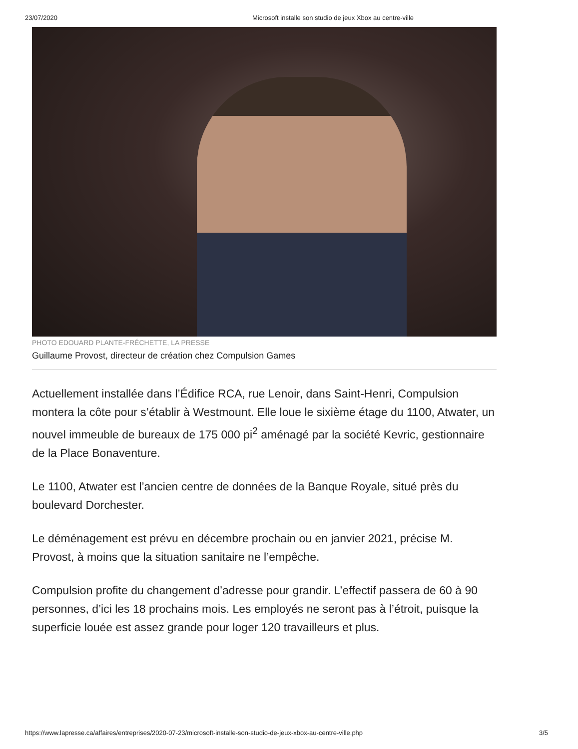23/07/2020 Microsoft installe son studio de jeux Xbox au centre-ville
PHOTO EDOUARD PLANTE-FRÉCHETTE, LA PRESSE
Guillaume Provost, directeur de création chez Compulsion Games
Actuellement installée dans l’Édifice RCA, rue Lenoir, dans Saint-Henri, Compulsion montera la côte pour s’établir à Westmount. Elle loue le sixième étage du 1100, Atwater, un nouvel immeuble de bureaux de 175 000 pi<sup>2</sup> aménagé par la société Kevric, gestionnaire de la Place Bonaventure.
Le 1100, Atwater est l’ancien centre de données de la Banque Royale, situé près du boulevard Dorchester.
Le déménagement est prévu en décembre prochain ou en janvier 2021, précise M. Provost, à moins que la situation sanitaire ne l’empêche.
Compulsion profite du changement d’adresse pour grandir. L’effectif passera de 60 à 90 personnes, d’ici les 18 prochains mois. Les employés ne seront pas à l’étroit, puisque la superficie louée est assez grande pour loger 120 travailleurs et plus.
https://www.lapresse.ca/affaires/entreprises/2020-07-23/microsoft-installe-son-studio-de-jeux-xbox-au-centre-ville.php 3/5